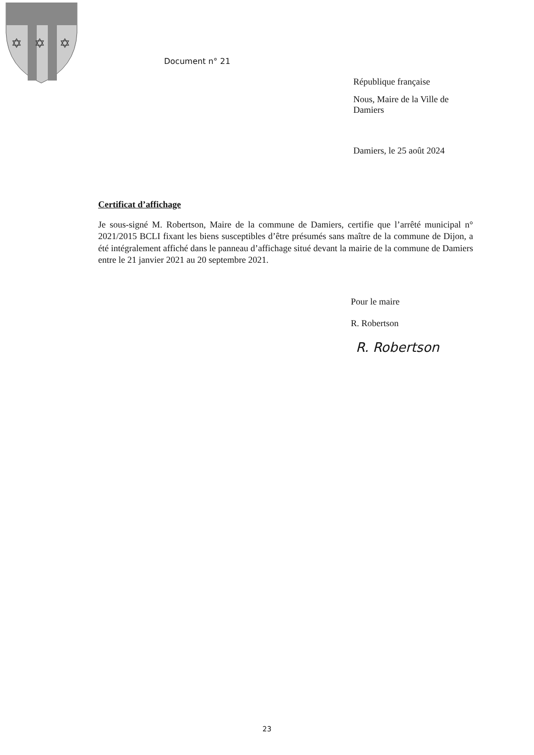✡
✡
✡
Document n° 21
République française
Nous, Maire de la Ville de
Damiers
Damiers, le 25 août 2024
Certificat d’affichage
Je sous-signé M. Robertson, Maire de la commune de Damiers, certifie que l’arrêté municipal n° 2021/2015 BCLI fixant les biens susceptibles d’être présumés sans maître de la commune de Dijon, a été intégralement affiché dans le panneau d’affichage situé devant la mairie de la commune de Damiers entre le 21 janvier 2021 au 20 septembre 2021.
Pour le maire
R. Robertson
R. Robertson
23